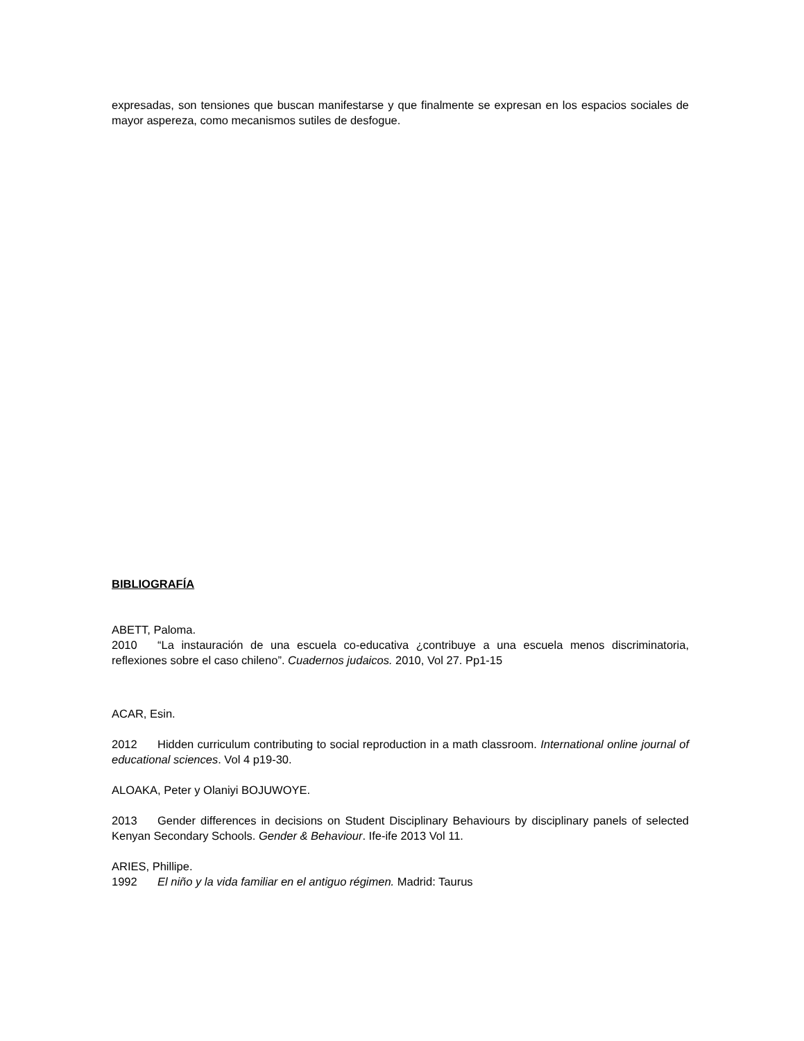expresadas, son tensiones que buscan manifestarse y que finalmente se expresan en los espacios sociales de mayor aspereza, como mecanismos sutiles de desfogue.
BIBLIOGRAFÍA
ABETT, Paloma.
2010 “La instauración de una escuela co-educativa ¿contribuye a una escuela menos discriminatoria, reflexiones sobre el caso chileno”. Cuadernos judaicos. 2010, Vol 27. Pp1-15
ACAR, Esin.
2012 Hidden curriculum contributing to social reproduction in a math classroom. International online journal of educational sciences. Vol 4 p19-30.
ALOAKA, Peter y Olaniyi BOJUWOYE.
2013 Gender differences in decisions on Student Disciplinary Behaviours by disciplinary panels of selected Kenyan Secondary Schools. Gender & Behaviour. Ife-ife 2013 Vol 11.
ARIES, Phillipe.
1992 El niño y la vida familiar en el antiguo régimen. Madrid: Taurus